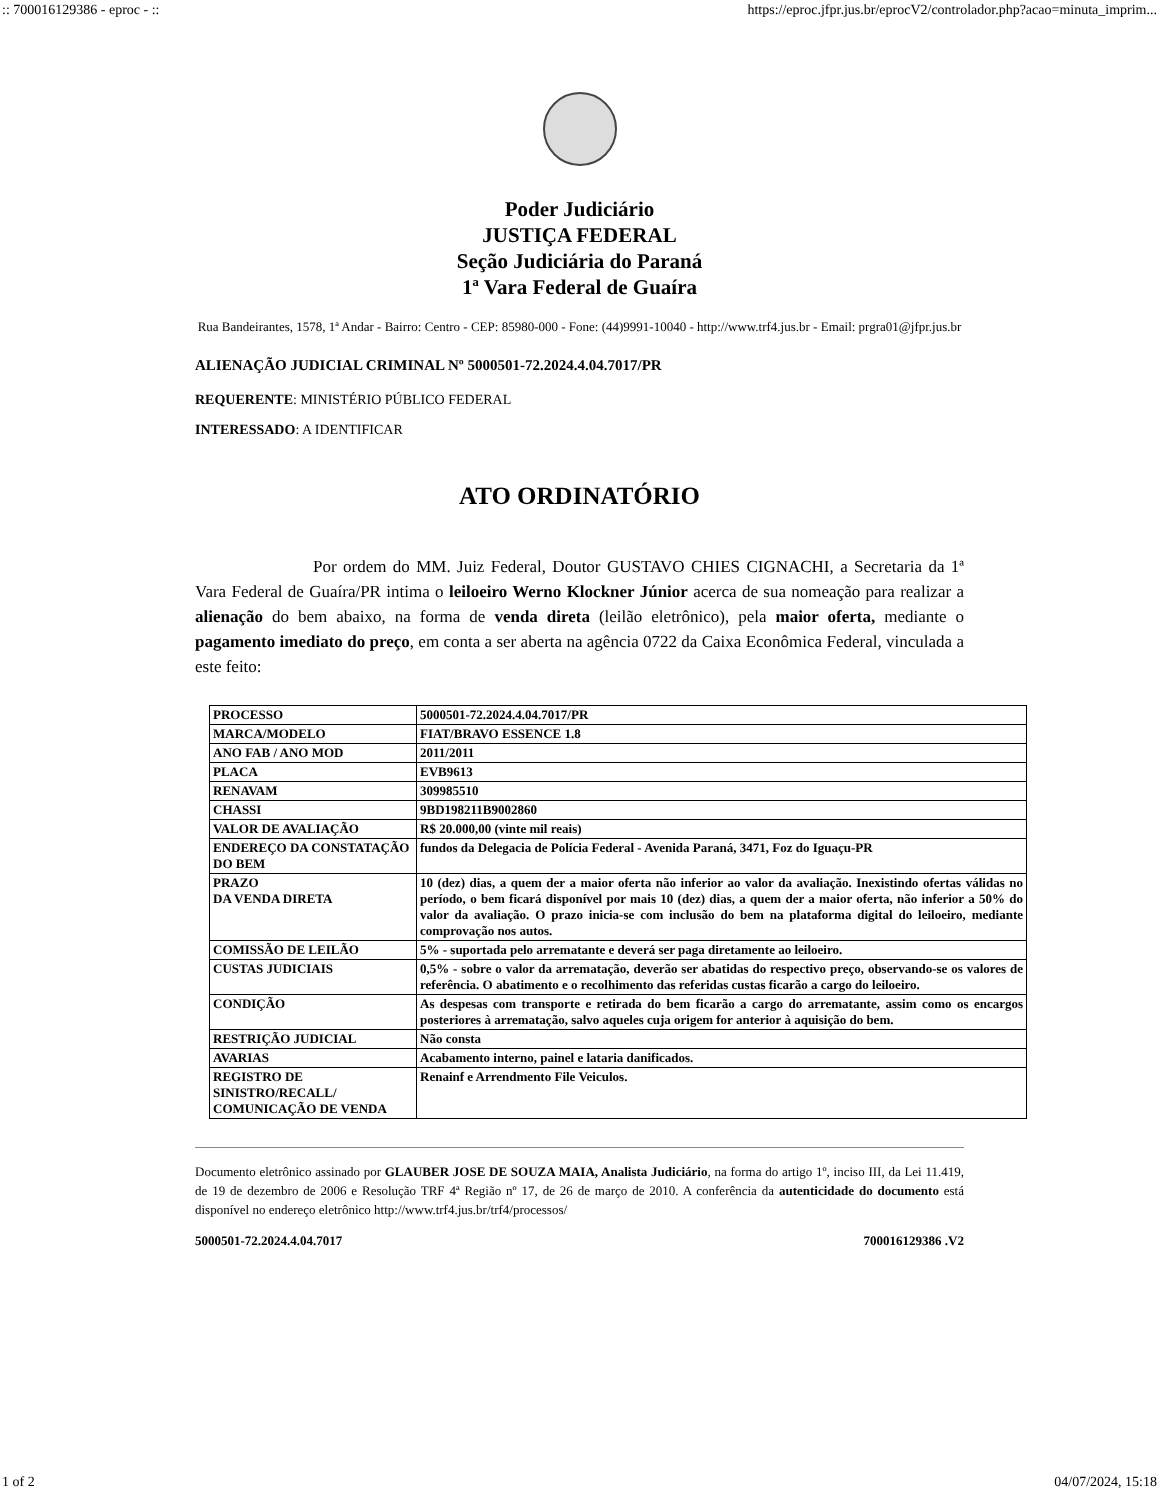:: 700016129386 - eproc - :: https://eproc.jfpr.jus.br/eprocV2/controlador.php?acao=minuta_imprim...
Poder Judiciário
JUSTIÇA FEDERAL
Seção Judiciária do Paraná
1ª Vara Federal de Guaíra
Rua Bandeirantes, 1578, 1ª Andar - Bairro: Centro - CEP: 85980-000 - Fone: (44)9991-10040 - http://www.trf4.jus.br - Email: prgra01@jfpr.jus.br
ALIENAÇÃO JUDICIAL CRIMINAL Nº 5000501-72.2024.4.04.7017/PR
REQUERENTE: MINISTÉRIO PÚBLICO FEDERAL
INTERESSADO: A IDENTIFICAR
ATO ORDINATÓRIO
Por ordem do MM. Juiz Federal, Doutor GUSTAVO CHIES CIGNACHI, a Secretaria da 1ª Vara Federal de Guaíra/PR intima o leiloeiro Werno Klockner Júnior acerca de sua nomeação para realizar a alienação do bem abaixo, na forma de venda direta (leilão eletrônico), pela maior oferta, mediante o pagamento imediato do preço, em conta a ser aberta na agência 0722 da Caixa Econômica Federal, vinculada a este feito:
| PROCESSO | 5000501-72.2024.4.04.7017/PR |
| MARCA/MODELO | FIAT/BRAVO ESSENCE 1.8 |
| ANO FAB / ANO MOD | 2011/2011 |
| PLACA | EVB9613 |
| RENAVAM | 309985510 |
| CHASSI | 9BD198211B9002860 |
| VALOR DE AVALIAÇÃO | R$ 20.000,00 (vinte mil reais) |
| ENDEREÇO DA CONSTATAÇÃO DO BEM | fundos da Delegacia de Polícia Federal - Avenida Paraná, 3471, Foz do Iguaçu-PR |
| PRAZO DA VENDA DIRETA | 10 (dez) dias, a quem der a maior oferta não inferior ao valor da avaliação. Inexistindo ofertas válidas no período, o bem ficará disponível por mais 10 (dez) dias, a quem der a maior oferta, não inferior a 50% do valor da avaliação. O prazo inicia-se com inclusão do bem na plataforma digital do leiloeiro, mediante comprovação nos autos. |
| COMISSÃO DE LEILÃO | 5% - suportada pelo arrematante e deverá ser paga diretamente ao leiloeiro. |
| CUSTAS JUDICIAIS | 0,5% - sobre o valor da arrematação, deverão ser abatidas do respectivo preço, observando-se os valores de referência. O abatimento e o recolhimento das referidas custas ficarão a cargo do leiloeiro. |
| CONDIÇÃO | As despesas com transporte e retirada do bem ficarão a cargo do arrematante, assim como os encargos posteriores à arrematação, salvo aqueles cuja origem for anterior à aquisição do bem. |
| RESTRIÇÃO JUDICIAL | Não consta |
| AVARIAS | Acabamento interno, painel e lataria danificados. |
| REGISTRO DE SINISTRO/RECALL/ COMUNICAÇÃO DE VENDA | Renainf e Arrendmento File Veiculos. |
Documento eletrônico assinado por GLAUBER JOSE DE SOUZA MAIA, Analista Judiciário, na forma do artigo 1º, inciso III, da Lei 11.419, de 19 de dezembro de 2006 e Resolução TRF 4ª Região nº 17, de 26 de março de 2010. A conferência da autenticidade do documento está disponível no endereço eletrônico http://www.trf4.jus.br/trf4/processos/
5000501-72.2024.4.04.7017 700016129386 .V2
1 of 2 04/07/2024, 15:18